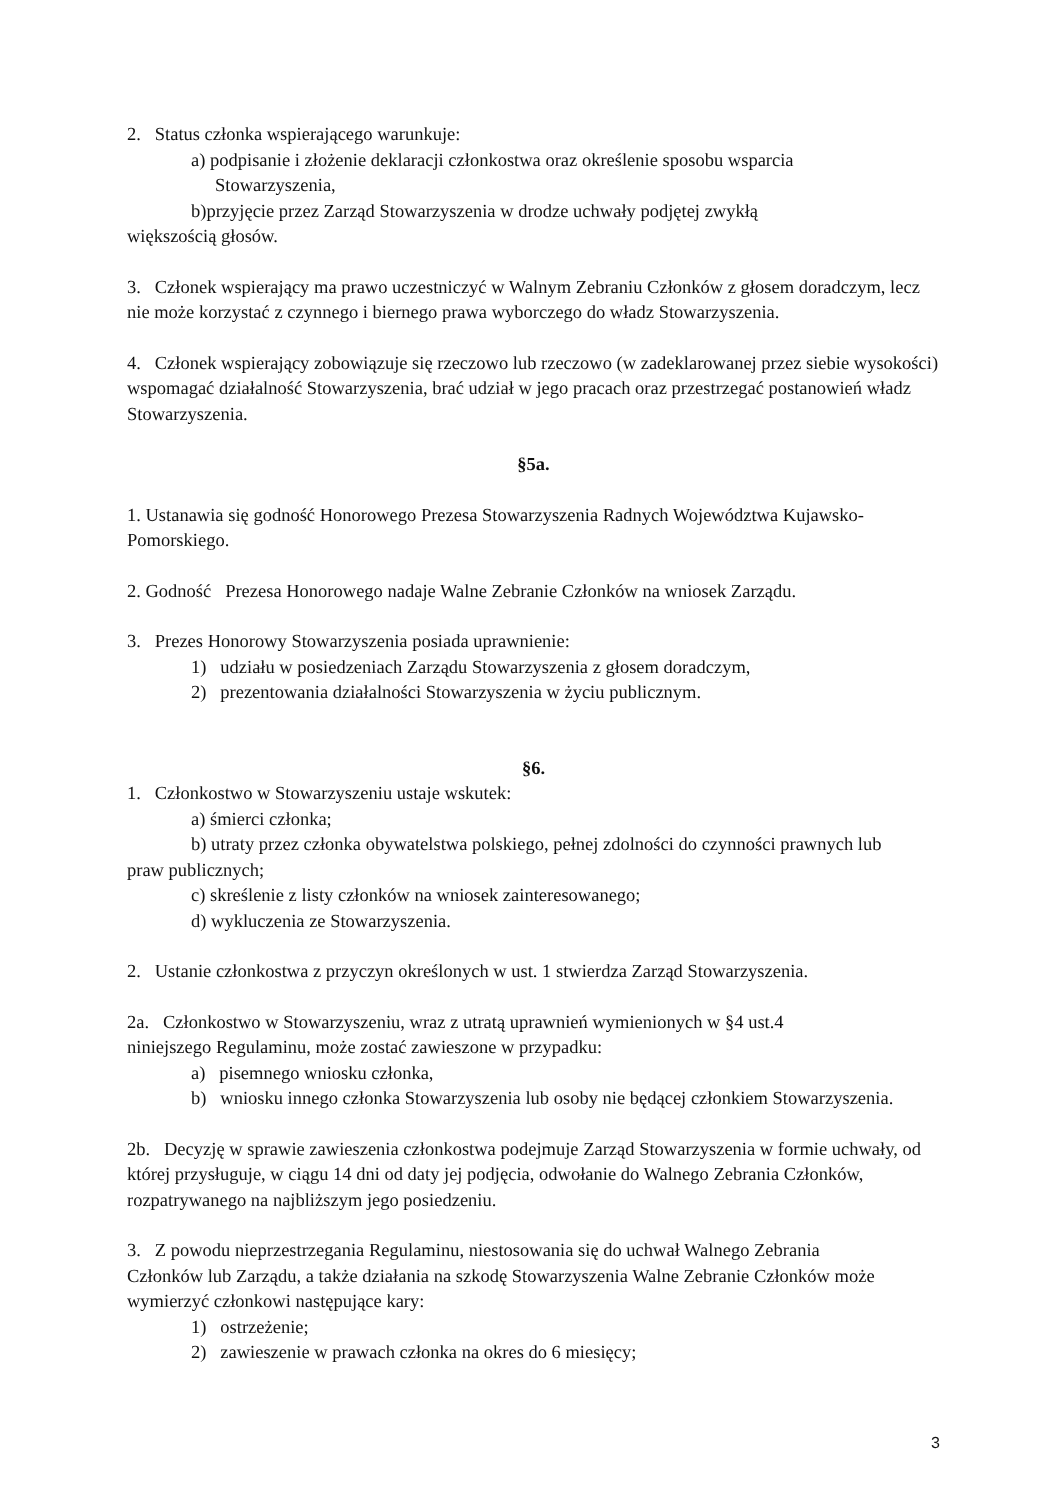2. Status członka wspierającego warunkuje:
a) podpisanie i złożenie deklaracji członkostwa oraz określenie sposobu wsparcia
Stowarzyszenia,
b)przyjęcie przez Zarząd Stowarzyszenia w drodze uchwały podjętej zwykłą
większością głosów.
3. Członek wspierający ma prawo uczestniczyć w Walnym Zebraniu Członków z głosem doradczym, lecz nie może korzystać z czynnego i biernego prawa wyborczego do władz Stowarzyszenia.
4. Członek wspierający zobowiązuje się rzeczowo lub rzeczowo (w zadeklarowanej przez siebie wysokości) wspomagać działalność Stowarzyszenia, brać udział w jego pracach oraz przestrzegać postanowień władz Stowarzyszenia.
§5a.
1. Ustanawia się godność Honorowego Prezesa Stowarzyszenia Radnych Województwa Kujawsko-Pomorskiego.
2. Godność Prezesa Honorowego nadaje Walne Zebranie Członków na wniosek Zarządu.
3. Prezes Honorowy Stowarzyszenia posiada uprawnienie:
1) udziału w posiedzeniach Zarządu Stowarzyszenia z głosem doradczym,
2) prezentowania działalności Stowarzyszenia w życiu publicznym.
§6.
1. Członkostwo w Stowarzyszeniu ustaje wskutek:
a) śmierci członka;
b) utraty przez członka obywatelstwa polskiego, pełnej zdolności do czynności prawnych lub
praw publicznych;
c) skreślenie z listy członków na wniosek zainteresowanego;
d) wykluczenia ze Stowarzyszenia.
2. Ustanie członkostwa z przyczyn określonych w ust. 1 stwierdza Zarząd Stowarzyszenia.
2a. Członkostwo w Stowarzyszeniu, wraz z utratą uprawnień wymienionych w §4 ust.4
niniejszego Regulaminu, może zostać zawieszone w przypadku:
a) pisemnego wniosku członka,
b) wniosku innego członka Stowarzyszenia lub osoby nie będącej członkiem Stowarzyszenia.
2b. Decyzję w sprawie zawieszenia członkostwa podejmuje Zarząd Stowarzyszenia w formie uchwały, od której przysługuje, w ciągu 14 dni od daty jej podjęcia, odwołanie do Walnego Zebrania Członków, rozpatrywanego na najbliższym jego posiedzeniu.
3. Z powodu nieprzestrzegania Regulaminu, niestosowania się do uchwał Walnego Zebrania
Członków lub Zarządu, a także działania na szkodę Stowarzyszenia Walne Zebranie Członków może wymierzyć członkowi następujące kary:
1) ostrzeżenie;
2) zawieszenie w prawach członka na okres do 6 miesięcy;
3